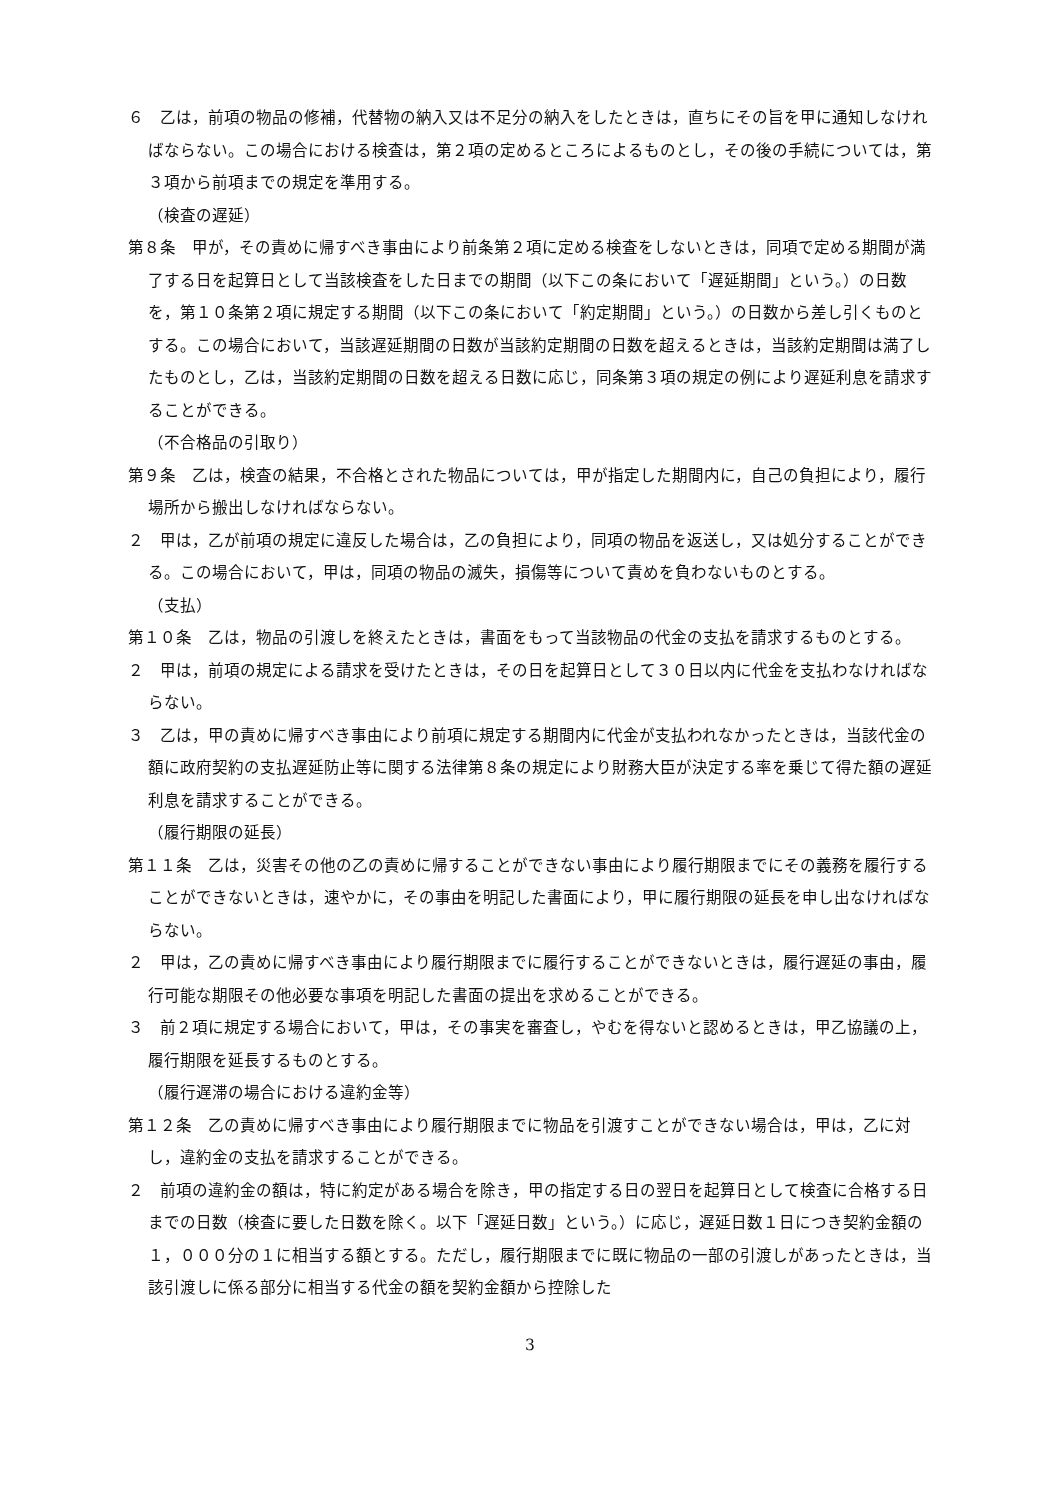６　乙は，前項の物品の修補，代替物の納入又は不足分の納入をしたときは，直ちにその旨を甲に通知しなければならない。この場合における検査は，第２項の定めるところによるものとし，その後の手続については，第３項から前項までの規定を準用する。
（検査の遅延）
第８条　甲が，その責めに帰すべき事由により前条第２項に定める検査をしないときは，同項で定める期間が満了する日を起算日として当該検査をした日までの期間（以下この条において「遅延期間」という。）の日数を，第１０条第２項に規定する期間（以下この条において「約定期間」という。）の日数から差し引くものとする。この場合において，当該遅延期間の日数が当該約定期間の日数を超えるときは，当該約定期間は満了したものとし，乙は，当該約定期間の日数を超える日数に応じ，同条第３項の規定の例により遅延利息を請求することができる。
（不合格品の引取り）
第９条　乙は，検査の結果，不合格とされた物品については，甲が指定した期間内に，自己の負担により，履行場所から搬出しなければならない。
２　甲は，乙が前項の規定に違反した場合は，乙の負担により，同項の物品を返送し，又は処分することができる。この場合において，甲は，同項の物品の滅失，損傷等について責めを負わないものとする。
（支払）
第１０条　乙は，物品の引渡しを終えたときは，書面をもって当該物品の代金の支払を請求するものとする。
２　甲は，前項の規定による請求を受けたときは，その日を起算日として３０日以内に代金を支払わなければならない。
３　乙は，甲の責めに帰すべき事由により前項に規定する期間内に代金が支払われなかったときは，当該代金の額に政府契約の支払遅延防止等に関する法律第８条の規定により財務大臣が決定する率を乗じて得た額の遅延利息を請求することができる。
（履行期限の延長）
第１１条　乙は，災害その他の乙の責めに帰することができない事由により履行期限までにその義務を履行することができないときは，速やかに，その事由を明記した書面により，甲に履行期限の延長を申し出なければならない。
２　甲は，乙の責めに帰すべき事由により履行期限までに履行することができないときは，履行遅延の事由，履行可能な期限その他必要な事項を明記した書面の提出を求めることができる。
３　前２項に規定する場合において，甲は，その事実を審査し，やむを得ないと認めるときは，甲乙協議の上，履行期限を延長するものとする。
（履行遅滞の場合における違約金等）
第１２条　乙の責めに帰すべき事由により履行期限までに物品を引渡すことができない場合は，甲は，乙に対し，違約金の支払を請求することができる。
２　前項の違約金の額は，特に約定がある場合を除き，甲の指定する日の翌日を起算日として検査に合格する日までの日数（検査に要した日数を除く。以下「遅延日数」という。）に応じ，遅延日数１日につき契約金額の１，０００分の１に相当する額とする。ただし，履行期限までに既に物品の一部の引渡しがあったときは，当該引渡しに係る部分に相当する代金の額を契約金額から控除した
3